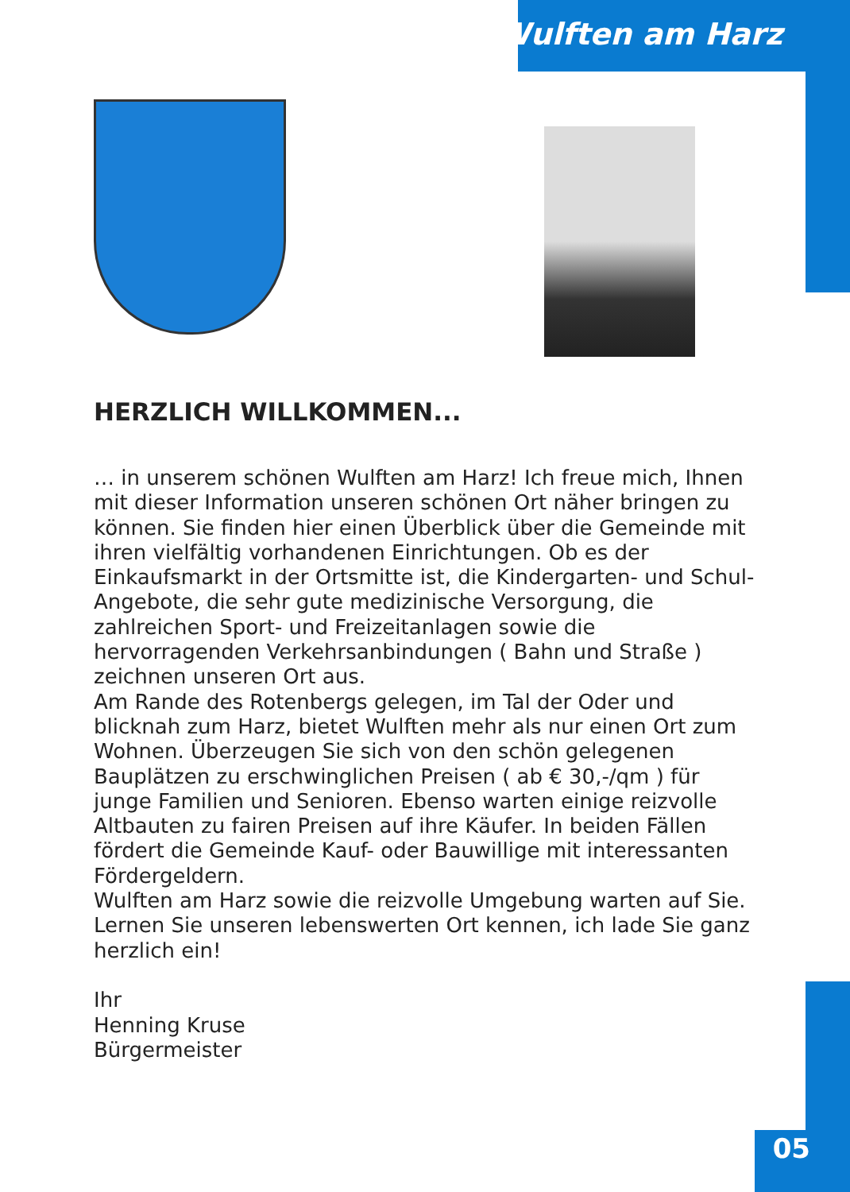Wulften am Harz
HERZLICH WILLKOMMEN...
… in unserem schönen Wulften am Harz! Ich freue mich, Ihnen mit dieser Information unseren schönen Ort näher bringen zu können. Sie finden hier einen Überblick über die Gemeinde mit ihren vielfältig vorhandenen Einrichtungen. Ob es der Einkaufsmarkt in der Ortsmitte ist, die Kindergarten- und Schul-Angebote, die sehr gute medizinische Versorgung, die zahlreichen Sport- und Freizeitanlagen sowie die hervorragenden Verkehrsanbindungen ( Bahn und Straße ) zeichnen unseren Ort aus.
Am Rande des Rotenbergs gelegen, im Tal der Oder und blicknah zum Harz, bietet Wulften mehr als nur einen Ort zum Wohnen. Überzeugen Sie sich von den schön gelegenen Bauplätzen zu erschwinglichen Preisen ( ab € 30,-/qm ) für junge Familien und Senioren. Ebenso warten einige reizvolle Altbauten zu fairen Preisen auf ihre Käufer. In beiden Fällen fördert die Gemeinde Kauf- oder Bauwillige mit interessanten Fördergeldern.
Wulften am Harz sowie die reizvolle Umgebung warten auf Sie. Lernen Sie unseren lebenswerten Ort kennen, ich lade Sie ganz herzlich ein!
Ihr
Henning Kruse
Bürgermeister
05